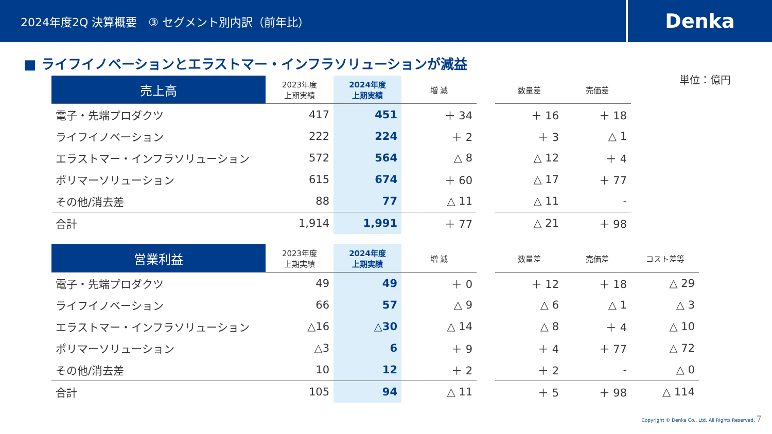2024年度2Q 決算概要　③ セグメント別内訳（前年比）
Denka
単位：億円
■ ライフイノベーションとエラストマー・インフラソリューションが減益
| 売上高 | 2023年度 上期実績 | 2024年度 上期実績 | 増 減 | | 数量差 | 売価差 |
| --- | --- | --- | --- | --- | --- | --- |
| 電子・先端プロダクツ | 417 | 451 | ＋ 34 | | ＋ 16 | ＋ 18 |
| ライフイノベーション | 222 | 224 | ＋ 2 | | ＋ 3 | △ 1 |
| エラストマー・インフラソリューション | 572 | 564 | △ 8 | | △ 12 | ＋ 4 |
| ポリマーソリューション | 615 | 674 | ＋ 60 | | △ 17 | ＋ 77 |
| その他/消去差 | 88 | 77 | △ 11 | | △ 11 | - |
| 合計 | 1,914 | 1,991 | ＋ 77 | | △ 21 | ＋ 98 |
| 営業利益 | 2023年度 上期実績 | 2024年度 上期実績 | 増 減 | | 数量差 | 売価差 | コスト差等 |
| --- | --- | --- | --- | --- | --- | --- | --- |
| 電子・先端プロダクツ | 49 | 49 | ＋ 0 | | ＋ 12 | ＋ 18 | △ 29 |
| ライフイノベーション | 66 | 57 | △ 9 | | △ 6 | △ 1 | △ 3 |
| エラストマー・インフラソリューション | △16 | △30 | △ 14 | | △ 8 | ＋ 4 | △ 10 |
| ポリマーソリューション | △3 | 6 | ＋ 9 | | ＋ 4 | ＋ 77 | △ 72 |
| その他/消去差 | 10 | 12 | ＋ 2 | | ＋ 2 | - | △ 0 |
| 合計 | 105 | 94 | △ 11 | | ＋ 5 | ＋ 98 | △ 114 |
Copyright © Denka Co., Ltd. All Rights Reserved. 7